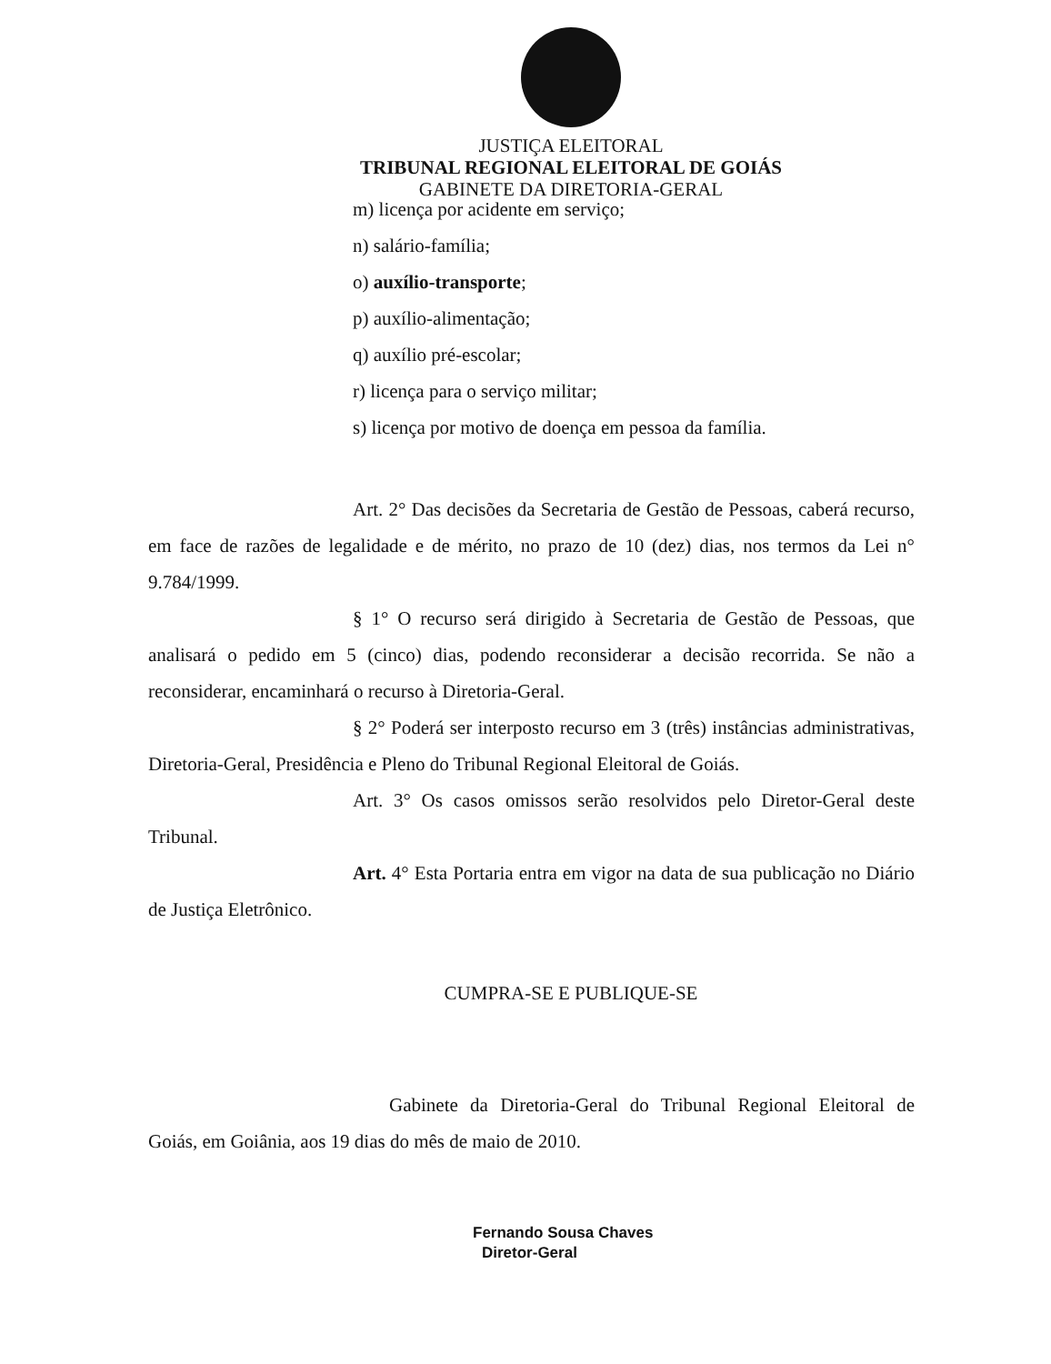JUSTIÇA ELEITORAL
TRIBUNAL REGIONAL ELEITORAL DE GOIÁS
GABINETE DA DIRETORIA-GERAL
m) licença por acidente em serviço;
n) salário-família;
o) auxílio-transporte;
p) auxílio-alimentação;
q) auxílio pré-escolar;
r) licença para o serviço militar;
s) licença por motivo de doença em pessoa da família.
Art. 2° Das decisões da Secretaria de Gestão de Pessoas, caberá recurso, em face de razões de legalidade e de mérito, no prazo de 10 (dez) dias, nos termos da Lei n° 9.784/1999.
§ 1° O recurso será dirigido à Secretaria de Gestão de Pessoas, que analisará o pedido em 5 (cinco) dias, podendo reconsiderar a decisão recorrida. Se não a reconsiderar, encaminhará o recurso à Diretoria-Geral.
§ 2° Poderá ser interposto recurso em 3 (três) instâncias administrativas, Diretoria-Geral, Presidência e Pleno do Tribunal Regional Eleitoral de Goiás.
Art. 3° Os casos omissos serão resolvidos pelo Diretor-Geral deste Tribunal.
Art. 4° Esta Portaria entra em vigor na data de sua publicação no Diário de Justiça Eletrônico.
CUMPRA-SE E PUBLIQUE-SE
Gabinete da Diretoria-Geral do Tribunal Regional Eleitoral de Goiás, em Goiânia, aos 19 dias do mês de maio de 2010.
Fernando Sousa Chaves
Diretor-Geral